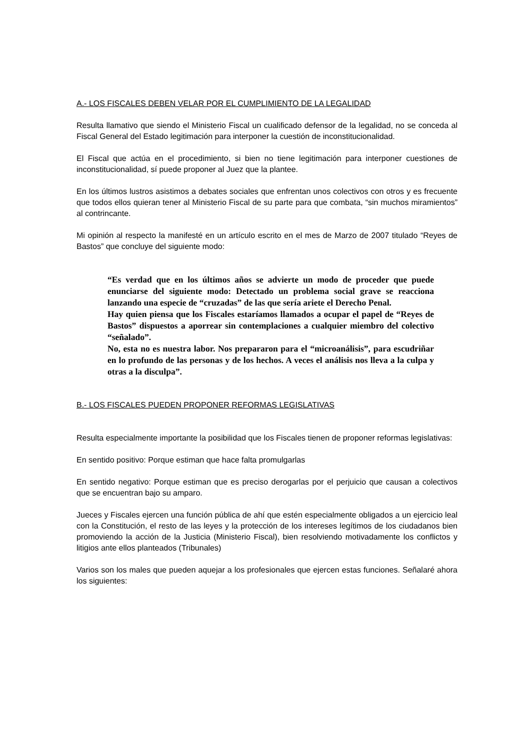A.- LOS FISCALES DEBEN VELAR POR EL CUMPLIMIENTO DE LA LEGALIDAD
Resulta llamativo que siendo el Ministerio Fiscal un cualificado defensor de la legalidad, no se conceda al Fiscal General del Estado legitimación para interponer la cuestión de inconstitucionalidad.
El Fiscal que actúa en el procedimiento, si bien no tiene legitimación para interponer cuestiones de inconstitucionalidad, sí puede proponer al Juez que la plantee.
En los últimos lustros asistimos a debates sociales que enfrentan unos colectivos con otros y es frecuente que todos ellos quieran tener al Ministerio Fiscal de su parte para que combata, “sin muchos miramientos” al contrincante.
Mi opinión al respecto la manifesté en un artículo escrito en el mes de Marzo de 2007 titulado “Reyes de Bastos” que concluye del siguiente modo:
“Es verdad que en los últimos años se advierte un modo de proceder que puede enunciarse del siguiente modo: Detectado un problema social grave se reacciona lanzando una especie de “cruzadas” de las que sería ariete el Derecho Penal.
Hay quien piensa que los Fiscales estaríamos llamados a ocupar el papel de “Reyes de Bastos” dispuestos a aporrear sin contemplaciones a cualquier miembro del colectivo “señalado”.
No, esta no es nuestra labor. Nos prepararon para el “microanálisis”, para escudriñar en lo profundo de las personas y de los hechos. A veces el análisis nos lleva a la culpa y otras a la disculpa”.
B.- LOS FISCALES PUEDEN PROPONER REFORMAS LEGISLATIVAS
Resulta especialmente importante la posibilidad que los Fiscales tienen de proponer reformas legislativas:
En sentido positivo: Porque estiman que hace falta promulgarlas
En sentido negativo: Porque estiman que es preciso derogarlas por el perjuicio que causan a colectivos que se encuentran bajo su amparo.
Jueces y Fiscales ejercen una función pública de ahí que estén especialmente obligados a un ejercicio leal con la Constitución, el resto de las leyes y la protección de los intereses legítimos de los ciudadanos bien promoviendo la acción de la Justicia (Ministerio Fiscal), bien resolviendo motivadamente los conflictos y litigios ante ellos planteados (Tribunales)
Varios son los males que pueden aquejar a los profesionales que ejercen estas funciones. Señalaré ahora los siguientes: